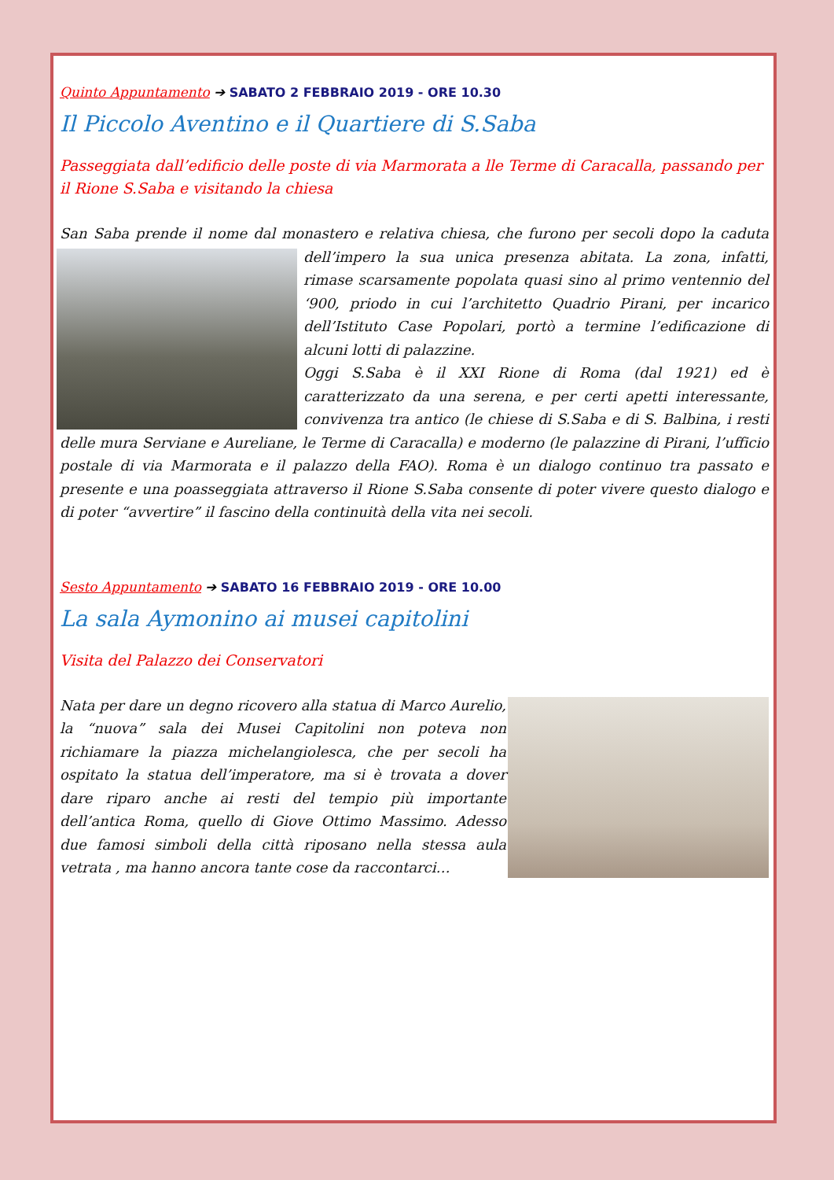Quinto Appuntamento ➔ SABATO 2 FEBBRAIO 2019 - ORE 10.30
Il Piccolo Aventino e il Quartiere di S.Saba
Passeggiata dall’edificio delle poste di via Marmorata a lle Terme di Caracalla, passando per il Rione S.Saba e visitando la chiesa
San Saba prende il nome dal monastero e relativa chiesa, che furono per secoli dopo la caduta dell’impero la sua unica presenza abitata. La zona, infatti, rimase scarsamente popolata quasi sino al primo ventennio del ‘900, priodo in cui l’architetto Quadrio Pirani, per incarico dell’Istituto Case Popolari, portò a termine l’edificazione di alcuni lotti di palazzine.
Oggi S.Saba è il XXI Rione di Roma (dal 1921) ed è caratterizzato da una serena, e per certi apetti interessante, convivenza tra antico (le chiese di S.Saba e di S. Balbina, i resti delle mura Serviane e Aureliane, le Terme di Caracalla) e moderno (le palazzine di Pirani, l’ufficio postale di via Marmorata e il palazzo della FAO). Roma è un dialogo continuo tra passato e presente e una poasseggiata attraverso il Rione S.Saba consente di poter vivere questo dialogo e di poter “avvertire” il fascino della continuità della vita nei secoli.
Sesto Appuntamento ➔ SABATO 16 FEBBRAIO 2019 - ORE 10.00
La sala Aymonino ai musei capitolini
Visita del Palazzo dei Conservatori
Nata per dare un degno ricovero alla statua di Marco Aurelio, la “nuova” sala dei Musei Capitolini non poteva non richiamare la piazza michelangiolesca, che per secoli ha ospitato la statua dell’imperatore, ma si è trovata a dover dare riparo anche ai resti del tempio più importante dell’antica Roma, quello di Giove Ottimo Massimo. Adesso due famosi simboli della città riposano nella stessa aula vetrata , ma hanno ancora tante cose da raccontarci…